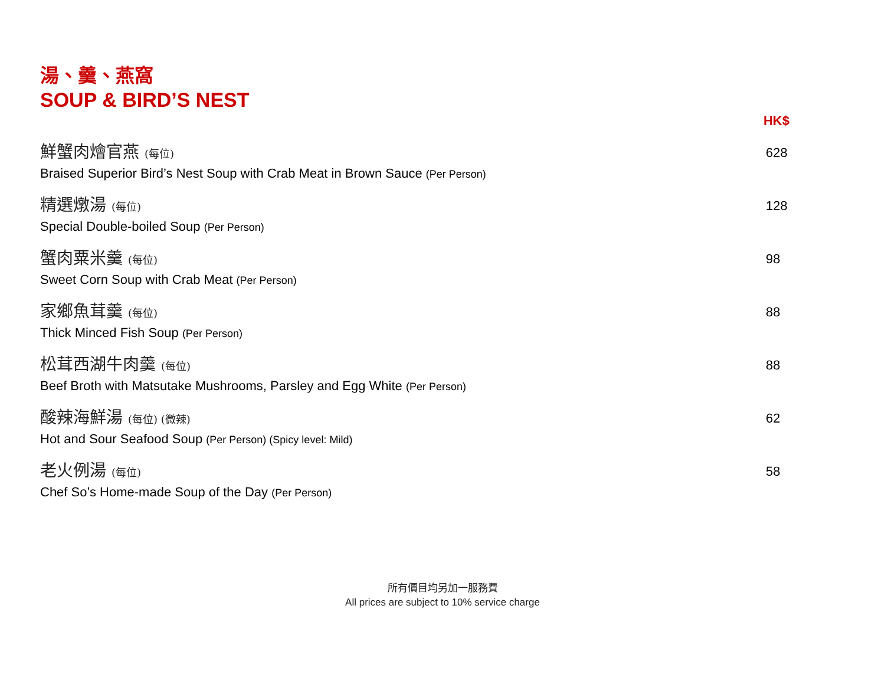湯、羹、燕窩
SOUP & BIRD’S NEST
HK$
鮮蟹肉燴官燕 (每位)
Braised Superior Bird’s Nest Soup with Crab Meat in Brown Sauce (Per Person)
628
精選燉湯 (每位)
Special Double-boiled Soup (Per Person)
128
蟹肉粟米羹 (每位)
Sweet Corn Soup with Crab Meat (Per Person)
98
家鄉魚茸羹 (每位)
Thick Minced Fish Soup (Per Person)
88
松茸西湖牛肉羹 (每位)
Beef Broth with Matsutake Mushrooms, Parsley and Egg White (Per Person)
88
酸辣海鮮湯 (每位) (微辣)
Hot and Sour Seafood Soup (Per Person) (Spicy level: Mild)
62
老火例湯 (每位)
Chef So’s Home-made Soup of the Day (Per Person)
58
所有價目均另加一服務費
All prices are subject to 10% service charge